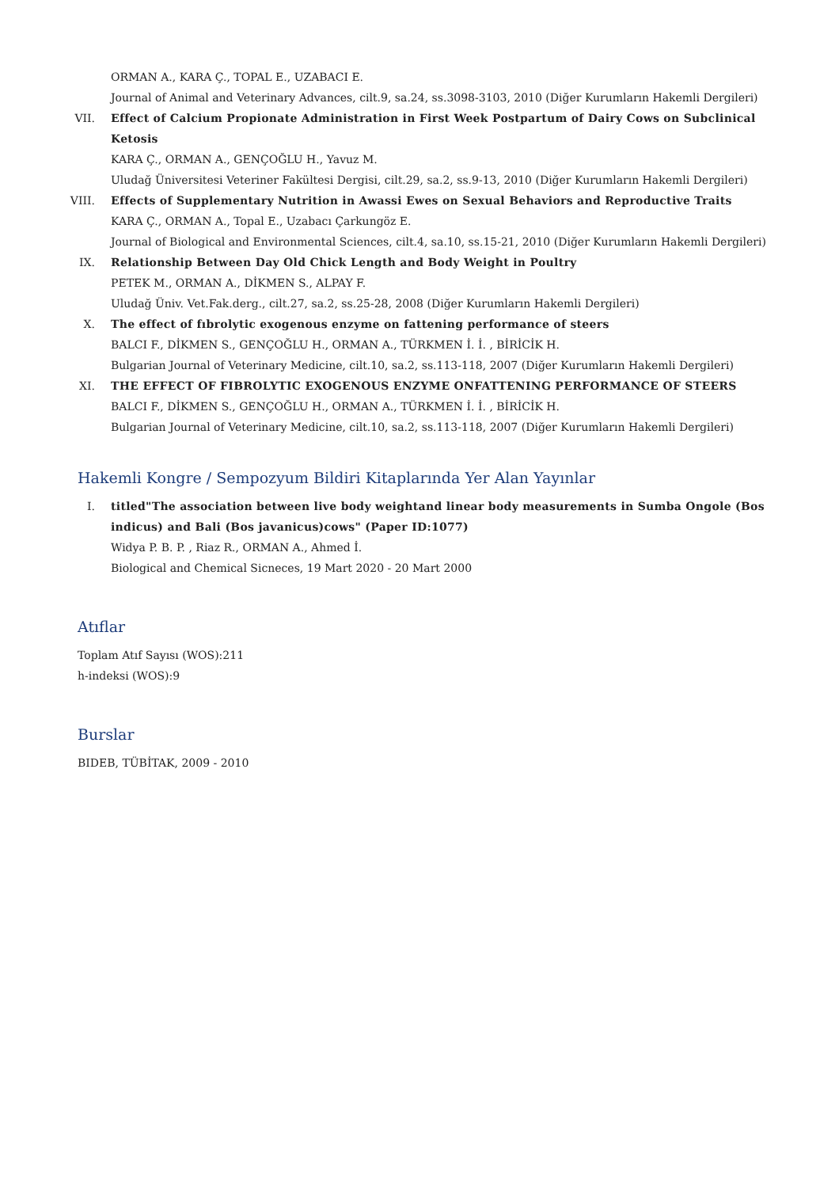ORMAN A., KARA Ç., TOPAL E., UZABACI E.
Journal of Animal and Veterinary Advances, cilt.9, sa.24, ss.3098-3103, 2010 (Diğer Kurumların Hakemli Dergileri)
VII. Effect of Calcium Propionate Administration in First Week Postpartum of Dairy Cows on Subclinical Ketosis
KARA Ç., ORMAN A., GENÇOĞLU H., Yavuz M.
Uludağ Üniversitesi Veteriner Fakültesi Dergisi, cilt.29, sa.2, ss.9-13, 2010 (Diğer Kurumların Hakemli Dergileri)
VIII. Effects of Supplementary Nutrition in Awassi Ewes on Sexual Behaviors and Reproductive Traits
KARA Ç., ORMAN A., Topal E., Uzabacı Çarkungöz E.
Journal of Biological and Environmental Sciences, cilt.4, sa.10, ss.15-21, 2010 (Diğer Kurumların Hakemli Dergileri)
IX. Relationship Between Day Old Chick Length and Body Weight in Poultry
PETEK M., ORMAN A., DİKMEN S., ALPAY F.
Uludağ Üniv. Vet.Fak.derg., cilt.27, sa.2, ss.25-28, 2008 (Diğer Kurumların Hakemli Dergileri)
X. The effect of fıbrolytic exogenous enzyme on fattening performance of steers
BALCI F., DİKMEN S., GENÇOĞLU H., ORMAN A., TÜRKMEN İ. İ. , BİRİCİK H.
Bulgarian Journal of Veterinary Medicine, cilt.10, sa.2, ss.113-118, 2007 (Diğer Kurumların Hakemli Dergileri)
XI. THE EFFECT OF FIBROLYTIC EXOGENOUS ENZYME ONFATTENING PERFORMANCE OF STEERS
BALCI F., DİKMEN S., GENÇOĞLU H., ORMAN A., TÜRKMEN İ. İ. , BİRİCİK H.
Bulgarian Journal of Veterinary Medicine, cilt.10, sa.2, ss.113-118, 2007 (Diğer Kurumların Hakemli Dergileri)
Hakemli Kongre / Sempozyum Bildiri Kitaplarında Yer Alan Yayınlar
I. titled"The association between live body weightand linear body measurements in Sumba Ongole (Bos indicus) and Bali (Bos javanicus)cows" (Paper ID:1077)
Widya P. B. P. , Riaz R., ORMAN A., Ahmed İ.
Biological and Chemical Sicneces, 19 Mart 2020 - 20 Mart 2000
Atıflar
Toplam Atıf Sayısı (WOS):211
h-indeksi (WOS):9
Burslar
BIDEB, TÜBİTAK, 2009 - 2010